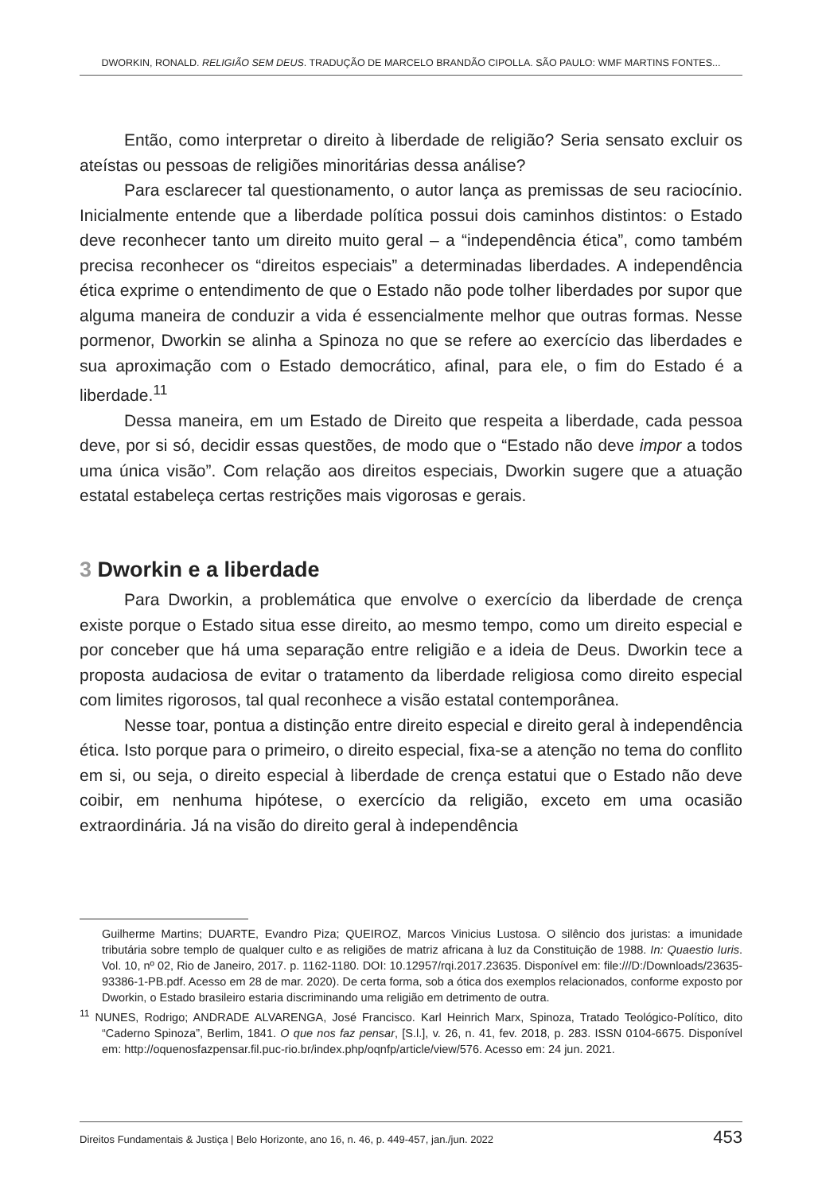DWORKIN, RONALD. RELIGIÃO SEM DEUS. TRADUÇÃO DE MARCELO BRANDÃO CIPOLLA. SÃO PAULO: WMF MARTINS FONTES...
Então, como interpretar o direito à liberdade de religião? Seria sensato excluir os ateístas ou pessoas de religiões minoritárias dessa análise?
Para esclarecer tal questionamento, o autor lança as premissas de seu raciocínio. Inicialmente entende que a liberdade política possui dois caminhos distintos: o Estado deve reconhecer tanto um direito muito geral – a “independência ética”, como também precisa reconhecer os “direitos especiais” a determinadas liberdades. A independência ética exprime o entendimento de que o Estado não pode tolher liberdades por supor que alguma maneira de conduzir a vida é essencialmente melhor que outras formas. Nesse pormenor, Dworkin se alinha a Spinoza no que se refere ao exercício das liberdades e sua aproximação com o Estado democrático, afinal, para ele, o fim do Estado é a liberdade.<sup>11</sup>
Dessa maneira, em um Estado de Direito que respeita a liberdade, cada pessoa deve, por si só, decidir essas questões, de modo que o “Estado não deve impor a todos uma única visão”. Com relação aos direitos especiais, Dworkin sugere que a atuação estatal estabeleça certas restrições mais vigorosas e gerais.
3 Dworkin e a liberdade
Para Dworkin, a problemática que envolve o exercício da liberdade de crença existe porque o Estado situa esse direito, ao mesmo tempo, como um direito especial e por conceber que há uma separação entre religião e a ideia de Deus. Dworkin tece a proposta audaciosa de evitar o tratamento da liberdade religiosa como direito especial com limites rigorosos, tal qual reconhece a visão estatal contemporânea.
Nesse toar, pontua a distinção entre direito especial e direito geral à independência ética. Isto porque para o primeiro, o direito especial, fixa-se a atenção no tema do conflito em si, ou seja, o direito especial à liberdade de crença estatui que o Estado não deve coibir, em nenhuma hipótese, o exercício da religião, exceto em uma ocasião extraordinária. Já na visão do direito geral à independência
Guilherme Martins; DUARTE, Evandro Piza; QUEIROZ, Marcos Vinicius Lustosa. O silêncio dos juristas: a imunidade tributária sobre templo de qualquer culto e as religiões de matriz africana à luz da Constituição de 1988. In: Quaestio Iuris. Vol. 10, nº 02, Rio de Janeiro, 2017. p. 1162-1180. DOI: 10.12957/rqi.2017.23635. Disponível em: file:///D:/Downloads/23635-93386-1-PB.pdf. Acesso em 28 de mar. 2020). De certa forma, sob a ótica dos exemplos relacionados, conforme exposto por Dworkin, o Estado brasileiro estaria discriminando uma religião em detrimento de outra.
<sup>11</sup> NUNES, Rodrigo; ANDRADE ALVARENGA, José Francisco. Karl Heinrich Marx, Spinoza, Tratado Teológico-Político, dito “Caderno Spinoza”, Berlim, 1841. O que nos faz pensar, [S.l.], v. 26, n. 41, fev. 2018, p. 283. ISSN 0104-6675. Disponível em: http://oquenosfazpensar.fil.puc-rio.br/index.php/oqnfp/article/view/576. Acesso em: 24 jun. 2021.
Direitos Fundamentais & Justiça | Belo Horizonte, ano 16, n. 46, p. 449-457, jan./jun. 2022 453